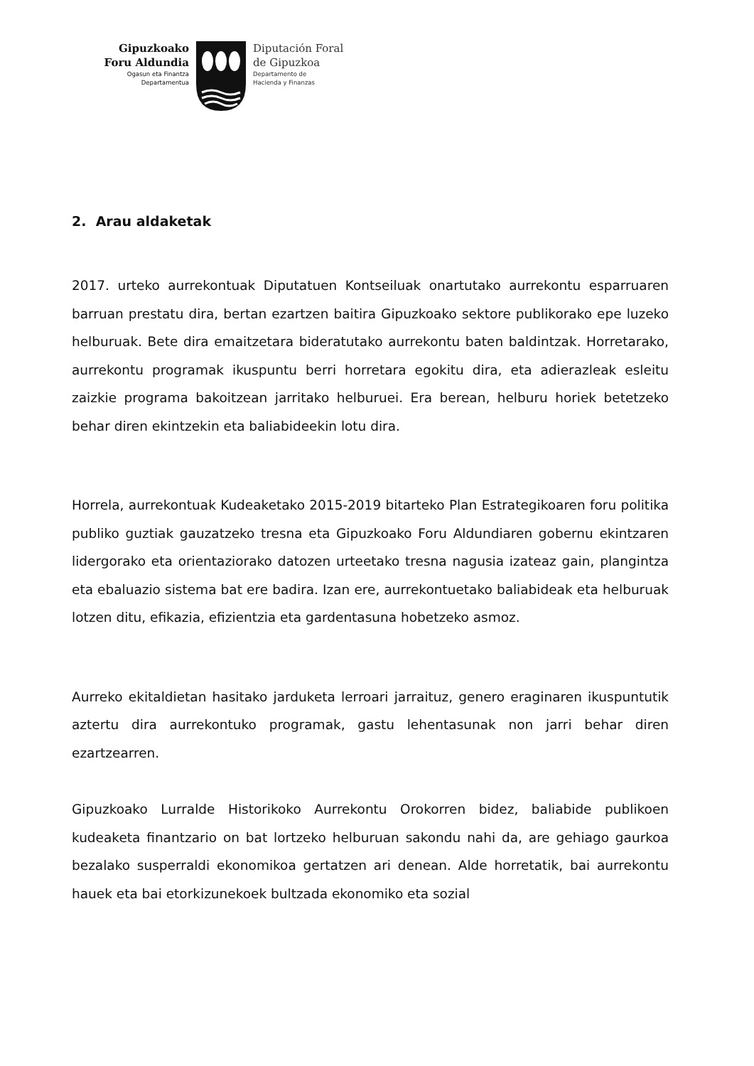Gipuzkoako
Foru Aldundia
Ogasun eta Finantza
Departamentua
Diputación Foral
de Gipuzkoa
Departamento de
Hacienda y Finanzas
2. Arau aldaketak
2017. urteko aurrekontuak Diputatuen Kontseiluak onartutako aurrekontu esparruaren barruan prestatu dira, bertan ezartzen baitira Gipuzkoako sektore publikorako epe luzeko helburuak. Bete dira emaitzetara bideratutako aurrekontu baten baldintzak. Horretarako, aurrekontu programak ikuspuntu berri horretara egokitu dira, eta adierazleak esleitu zaizkie programa bakoitzean jarritako helburuei. Era berean, helburu horiek betetzeko behar diren ekintzekin eta baliabideekin lotu dira.
Horrela, aurrekontuak Kudeaketako 2015-2019 bitarteko Plan Estrategikoaren foru politika publiko guztiak gauzatzeko tresna eta Gipuzkoako Foru Aldundiaren gobernu ekintzaren lidergorako eta orientaziorako datozen urteetako tresna nagusia izateaz gain, plangintza eta ebaluazio sistema bat ere badira. Izan ere, aurrekontuetako baliabideak eta helburuak lotzen ditu, efikazia, efizientzia eta gardentasuna hobetzeko asmoz.
Aurreko ekitaldietan hasitako jarduketa lerroari jarraituz, genero eraginaren ikuspuntutik aztertu dira aurrekontuko programak, gastu lehentasunak non jarri behar diren ezartzearren.
Gipuzkoako Lurralde Historikoko Aurrekontu Orokorren bidez, baliabide publikoen kudeaketa finantzario on bat lortzeko helburuan sakondu nahi da, are gehiago gaurkoa bezalako susperraldi ekonomikoa gertatzen ari denean. Alde horretatik, bai aurrekontu hauek eta bai etorkizunekoek bultzada ekonomiko eta sozial